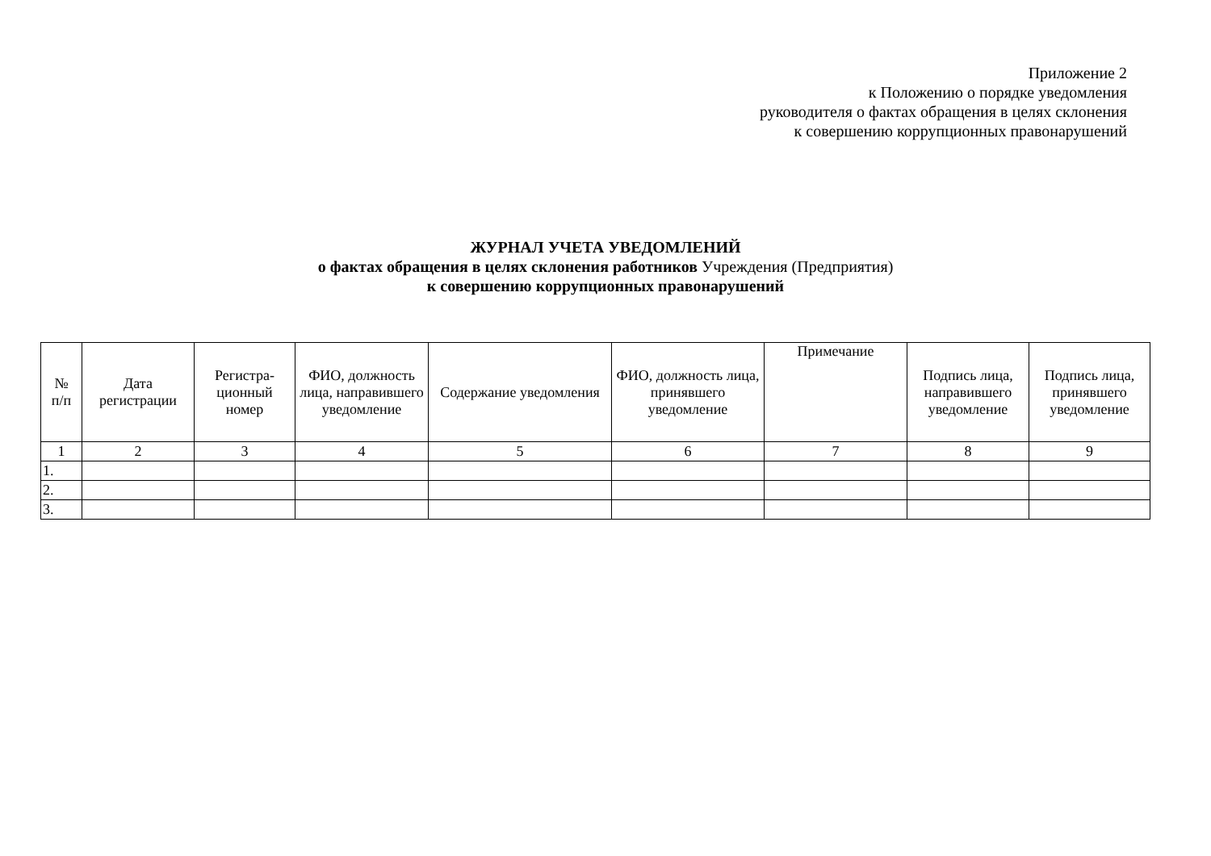Приложение 2
к Положению о порядке уведомления
руководителя о фактах обращения в целях склонения
к совершению коррупционных правонарушений
ЖУРНАЛ УЧЕТА УВЕДОМЛЕНИЙ
о фактах обращения в целях склонения работников Учреждения (Предприятия)
к совершению коррупционных правонарушений
| № п/п | Дата регистрации | Регистра- ционный номер | ФИО, должность лица, направившего уведомление | Содержание уведомления | ФИО, должность лица, принявшего уведомление | Примечание | Подпись лица, направившего уведомление | Подпись лица, принявшего уведомление |
| --- | --- | --- | --- | --- | --- | --- | --- | --- |
| 1 | 2 | 3 | 4 | 5 | 6 | 7 | 8 | 9 |
| 1. | | | | | | | | |
| 2. | | | | | | | | |
| 3. | | | | | | | | |